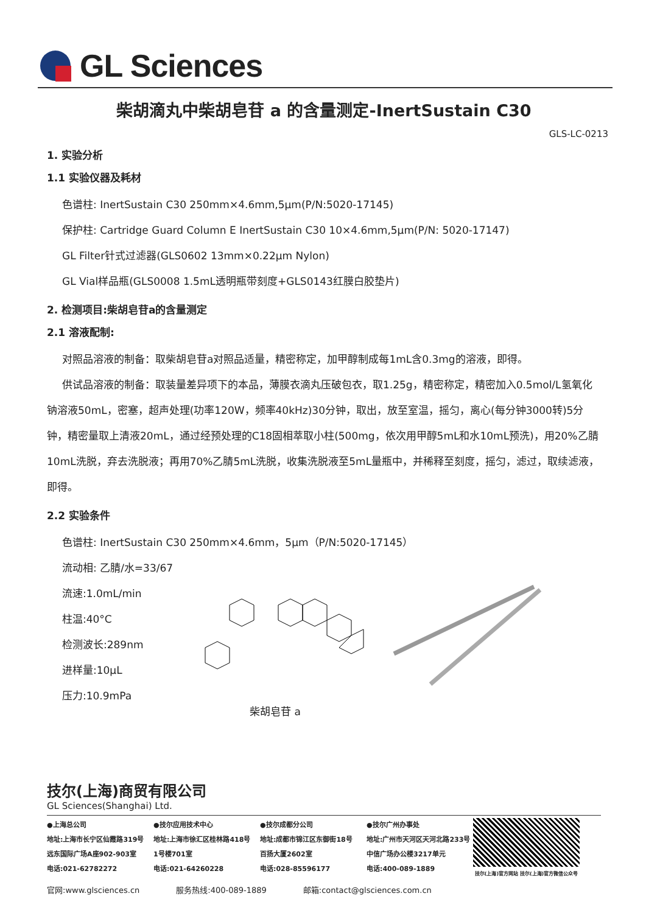GL Sciences
柴胡滴丸中柴胡皂苷 a 的含量测定-InertSustain C30
GLS-LC-0213
1. 实验分析
1.1 实验仪器及耗材
色谱柱: InertSustain C30 250mm×4.6mm,5μm(P/N:5020-17145)
保护柱: Cartridge Guard Column E InertSustain C30 10×4.6mm,5μm(P/N: 5020-17147)
GL Filter针式过滤器(GLS0602 13mm×0.22μm Nylon)
GL Vial样品瓶(GLS0008 1.5mL透明瓶带刻度+GLS0143红膜白胶垫片)
2. 检测项目:柴胡皂苷a的含量测定
2.1 溶液配制:
对照品溶液的制备：取柴胡皂苷a对照品适量，精密称定，加甲醇制成每1mL含0.3mg的溶液，即得。
供试品溶液的制备：取装量差异项下的本品，薄膜衣滴丸压破包衣，取1.25g，精密称定，精密加入0.5mol/L氢氧化钠溶液50mL，密塞，超声处理(功率120W，频率40kHz)30分钟，取出，放至室温，摇匀，离心(每分钟3000转)5分钟，精密量取上清液20mL，通过经预处理的C18固相萃取小柱(500mg，依次用甲醇5mL和水10mL预洗)，用20%乙腈10mL洗脱，弃去洗脱液；再用70%乙腈5mL洗脱，收集洗脱液至5mL量瓶中，并稀释至刻度，摇匀，滤过，取续滤液，即得。
2.2 实验条件
色谱柱: InertSustain C30 250mm×4.6mm，5μm（P/N:5020-17145）
流动相: 乙腈/水=33/67
流速:1.0mL/min
柱温:40°C
检测波长:289nm
进样量:10μL
压力:10.9mPa
柴胡皂苷 a
技尔(上海)商贸有限公司
GL Sciences(Shanghai) Ltd.
●上海总公司
地址:上海市长宁区仙霞路319号
远东国际广场A座902-903室
电话:021-62782272
●技尔应用技术中心
地址:上海市徐汇区桂林路418号
1号楼701室
电话:021-64260228
●技尔成都分公司
地址:成都市锦江区东御街18号
百扬大厦2602室
电话:028-85596177
●技尔广州办事处
地址:广州市天河区天河北路233号
中信广场办公楼3217单元
电话:400-089-1889
技尔(上海)官方网站 技尔(上海)官方微信公众号
官网:www.glsciences.cn 服务热线:400-089-1889 邮箱:contact@glsciences.com.cn